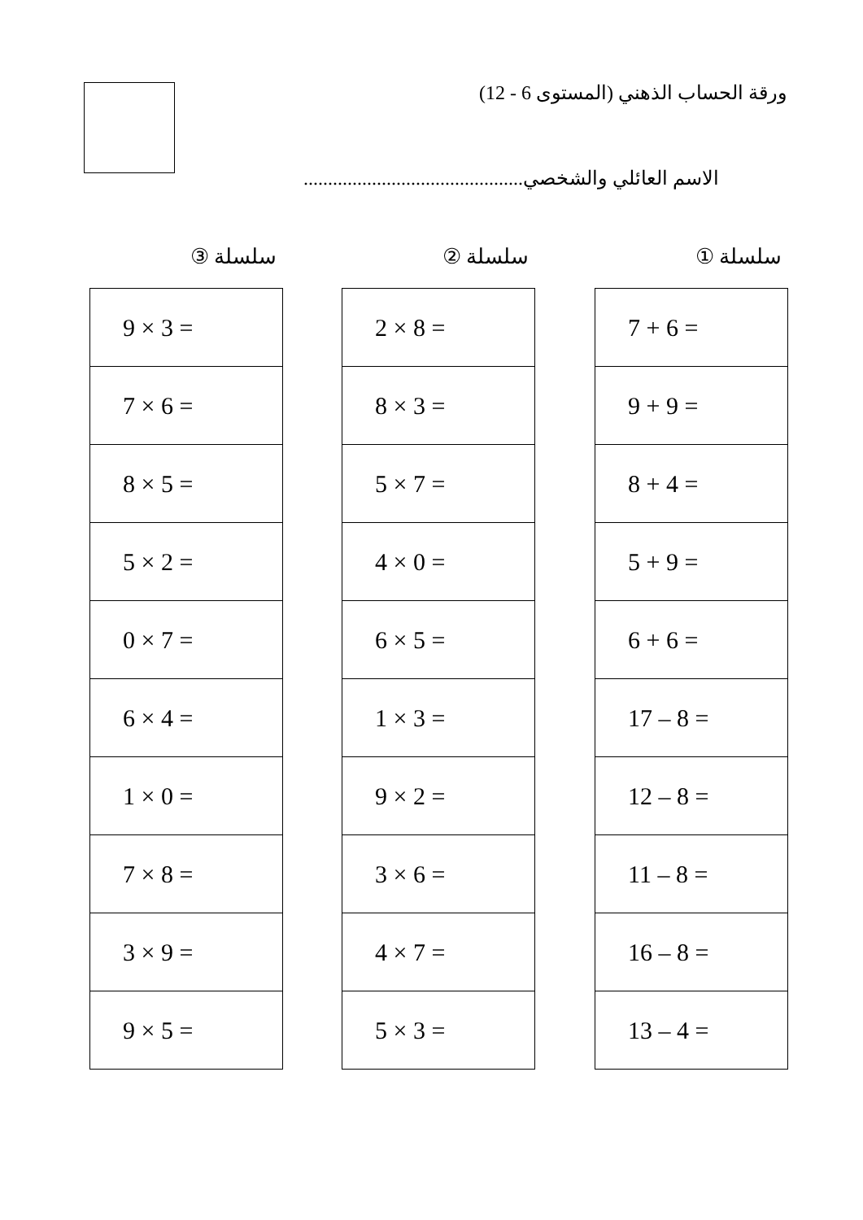ورقة الحساب الذهني (المستوى 6 - 12)
الاسم العائلي والشخصي.............................................
سلسلة ①
| 7 + 6 = |
| 9 + 9 = |
| 8 + 4 = |
| 5 + 9 = |
| 6 + 6 = |
| 17 – 8 = |
| 12 – 8 = |
| 11 – 8 = |
| 16 – 8 = |
| 13 – 4 = |
سلسلة ②
| 2 × 8 = |
| 8 × 3 = |
| 5 × 7 = |
| 4 × 0 = |
| 6 × 5 = |
| 1 × 3 = |
| 9 × 2 = |
| 3 × 6 = |
| 4 × 7 = |
| 5 × 3 = |
سلسلة ③
| 9 × 3 = |
| 7 × 6 = |
| 8 × 5 = |
| 5 × 2 = |
| 0 × 7 = |
| 6 × 4 = |
| 1 × 0 = |
| 7 × 8 = |
| 3 × 9 = |
| 9 × 5 = |